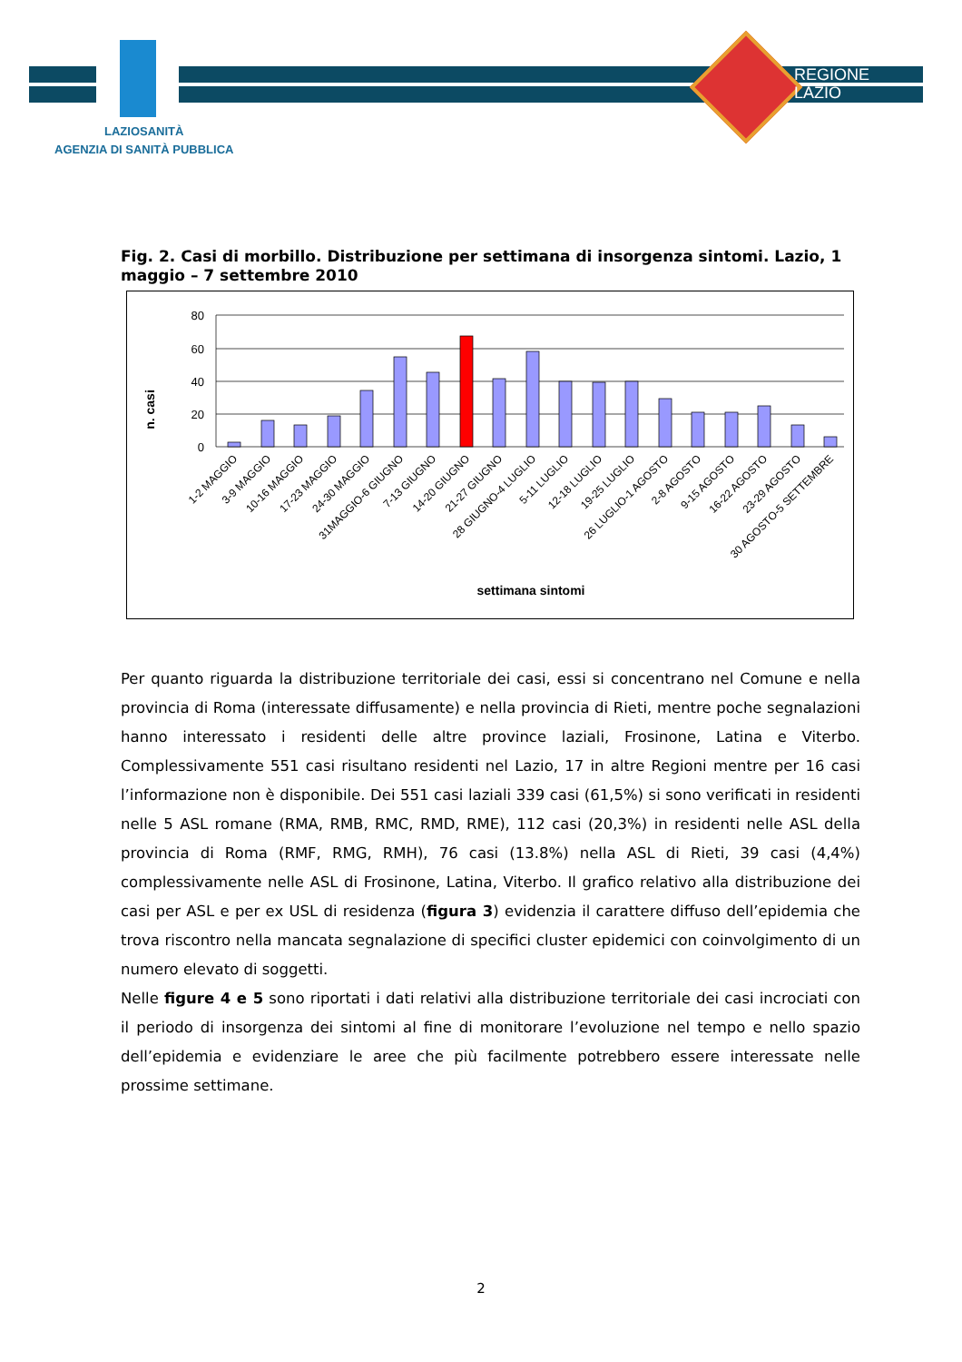REGIONE
LAZIO
LAZIOSANITÀ
AGENZIA DI SANITÀ PUBBLICA
Fig. 2. Casi di morbillo. Distribuzione per settimana di insorgenza sintomi. Lazio, 1 maggio – 7 settembre 2010
n. casi
80
60
40
20
0
1-2 MAGGIO
3-9 MAGGIO
10-16 MAGGIO
17-23 MAGGIO
24-30 MAGGIO
31MAGGIO-6 GIUGNO
7-13 GIUGNO
14-20 GIUGNO
21-27 GIUGNO
28 GIUGNO-4 LUGLIO
5-11 LUGLIO
12-18 LUGLIO
19-25 LUGLIO
26 LUGLIO-1 AGOSTO
2-8 AGOSTO
9-15 AGOSTO
16-22 AGOSTO
23-29 AGOSTO
30 AGOSTO-5 SETTEMBRE
settimana sintomi
Per quanto riguarda la distribuzione territoriale dei casi, essi si concentrano nel Comune e nella provincia di Roma (interessate diffusamente) e nella provincia di Rieti, mentre poche segnalazioni hanno interessato i residenti delle altre province laziali, Frosinone, Latina e Viterbo. Complessivamente 551 casi risultano residenti nel Lazio, 17 in altre Regioni mentre per 16 casi l’informazione non è disponibile. Dei 551 casi laziali 339 casi (61,5%) si sono verificati in residenti nelle 5 ASL romane (RMA, RMB, RMC, RMD, RME), 112 casi (20,3%) in residenti nelle ASL della provincia di Roma (RMF, RMG, RMH), 76 casi (13.8%) nella ASL di Rieti, 39 casi (4,4%) complessivamente nelle ASL di Frosinone, Latina, Viterbo. Il grafico relativo alla distribuzione dei casi per ASL e per ex USL di residenza (figura 3) evidenzia il carattere diffuso dell’epidemia che trova riscontro nella mancata segnalazione di specifici cluster epidemici con coinvolgimento di un numero elevato di soggetti.
Nelle figure 4 e 5 sono riportati i dati relativi alla distribuzione territoriale dei casi incrociati con il periodo di insorgenza dei sintomi al fine di monitorare l’evoluzione nel tempo e nello spazio dell’epidemia e evidenziare le aree che più facilmente potrebbero essere interessate nelle prossime settimane.
2